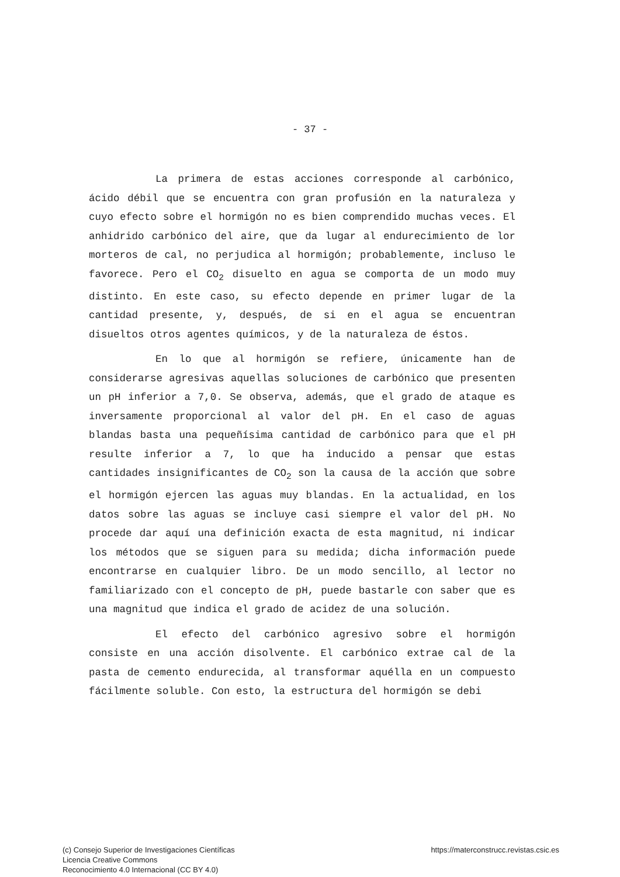- 37 -
La primera de estas acciones corresponde al carbónico, ácido débil que se encuentra con gran profusión en la naturaleza y cuyo efecto sobre el hormigón no es bien comprendido muchas veces. El anhidrido carbónico del aire, que da lugar al endurecimiento de lor morteros de cal, no perjudica al hormigón; probablemente, incluso le favorece. Pero el CO<sub>2</sub> disuelto en agua se comporta de un modo muy distinto. En este caso, su efecto depende en primer lugar de la cantidad presente, y, después, de si en el agua se encuentran disueltos otros agentes químicos, y de la naturaleza de éstos.
En lo que al hormigón se refiere, únicamente han de considerarse agresivas aquellas soluciones de carbónico que presenten un pH inferior a 7,0. Se observa, además, que el grado de ataque es inversamente proporcional al valor del pH. En el caso de aguas blandas basta una pequeñísima cantidad de carbónico para que el pH resulte inferior a 7, lo que ha inducido a pensar que estas cantidades insignificantes de CO<sub>2</sub> son la causa de la acción que sobre el hormigón ejercen las aguas muy blandas. En la actualidad, en los datos sobre las aguas se incluye casi siempre el valor del pH. No procede dar aquí una definición exacta de esta magnitud, ni indicar los métodos que se siguen para su medida; dicha información puede encontrarse en cualquier libro. De un modo sencillo, al lector no familiarizado con el concepto de pH, puede bastarle con saber que es una magnitud que indica el grado de acidez de una solución.
El efecto del carbónico agresivo sobre el hormigón consiste en una acción disolvente. El carbónico extrae cal de la pasta de cemento endurecida, al transformar aquélla en un compuesto fácilmente soluble. Con esto, la estructura del hormigón se debi
(c) Consejo Superior de Investigaciones Científicas
Licencia Creative Commons
Reconocimiento 4.0 Internacional (CC BY 4.0)
https://materconstrucc.revistas.csic.es